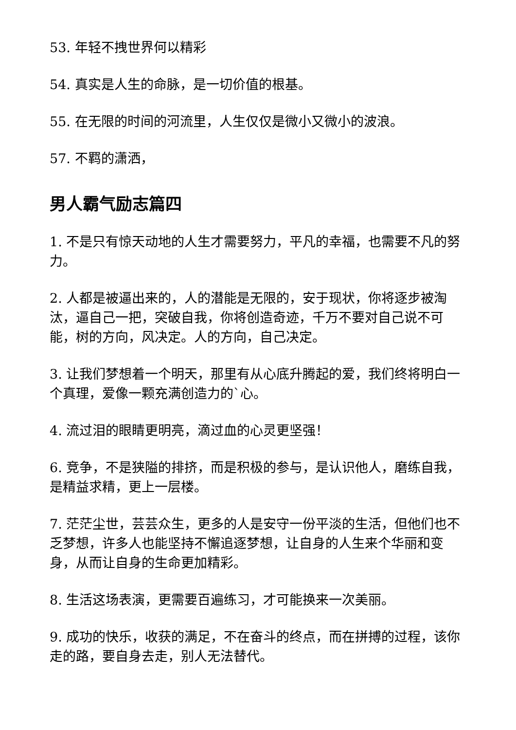53. 年轻不拽世界何以精彩
54. 真实是人生的命脉，是一切价值的根基。
55. 在无限的时间的河流里，人生仅仅是微小又微小的波浪。
57. 不羁的潇洒，
男人霸气励志篇四
1. 不是只有惊天动地的人生才需要努力，平凡的幸福，也需要不凡的努力。
2. 人都是被逼出来的，人的潜能是无限的，安于现状，你将逐步被淘汰，逼自己一把，突破自我，你将创造奇迹，千万不要对自己说不可能，树的方向，风决定。人的方向，自己决定。
3. 让我们梦想着一个明天，那里有从心底升腾起的爱，我们终将明白一个真理，爱像一颗充满创造力的`心。
4. 流过泪的眼睛更明亮，滴过血的心灵更坚强！
6. 竞争，不是狭隘的排挤，而是积极的参与，是认识他人，磨练自我，是精益求精，更上一层楼。
7. 茫茫尘世，芸芸众生，更多的人是安守一份平淡的生活，但他们也不乏梦想，许多人也能坚持不懈追逐梦想，让自身的人生来个华丽和变身，从而让自身的生命更加精彩。
8. 生活这场表演，更需要百遍练习，才可能换来一次美丽。
9. 成功的快乐，收获的满足，不在奋斗的终点，而在拼搏的过程，该你走的路，要自身去走，别人无法替代。